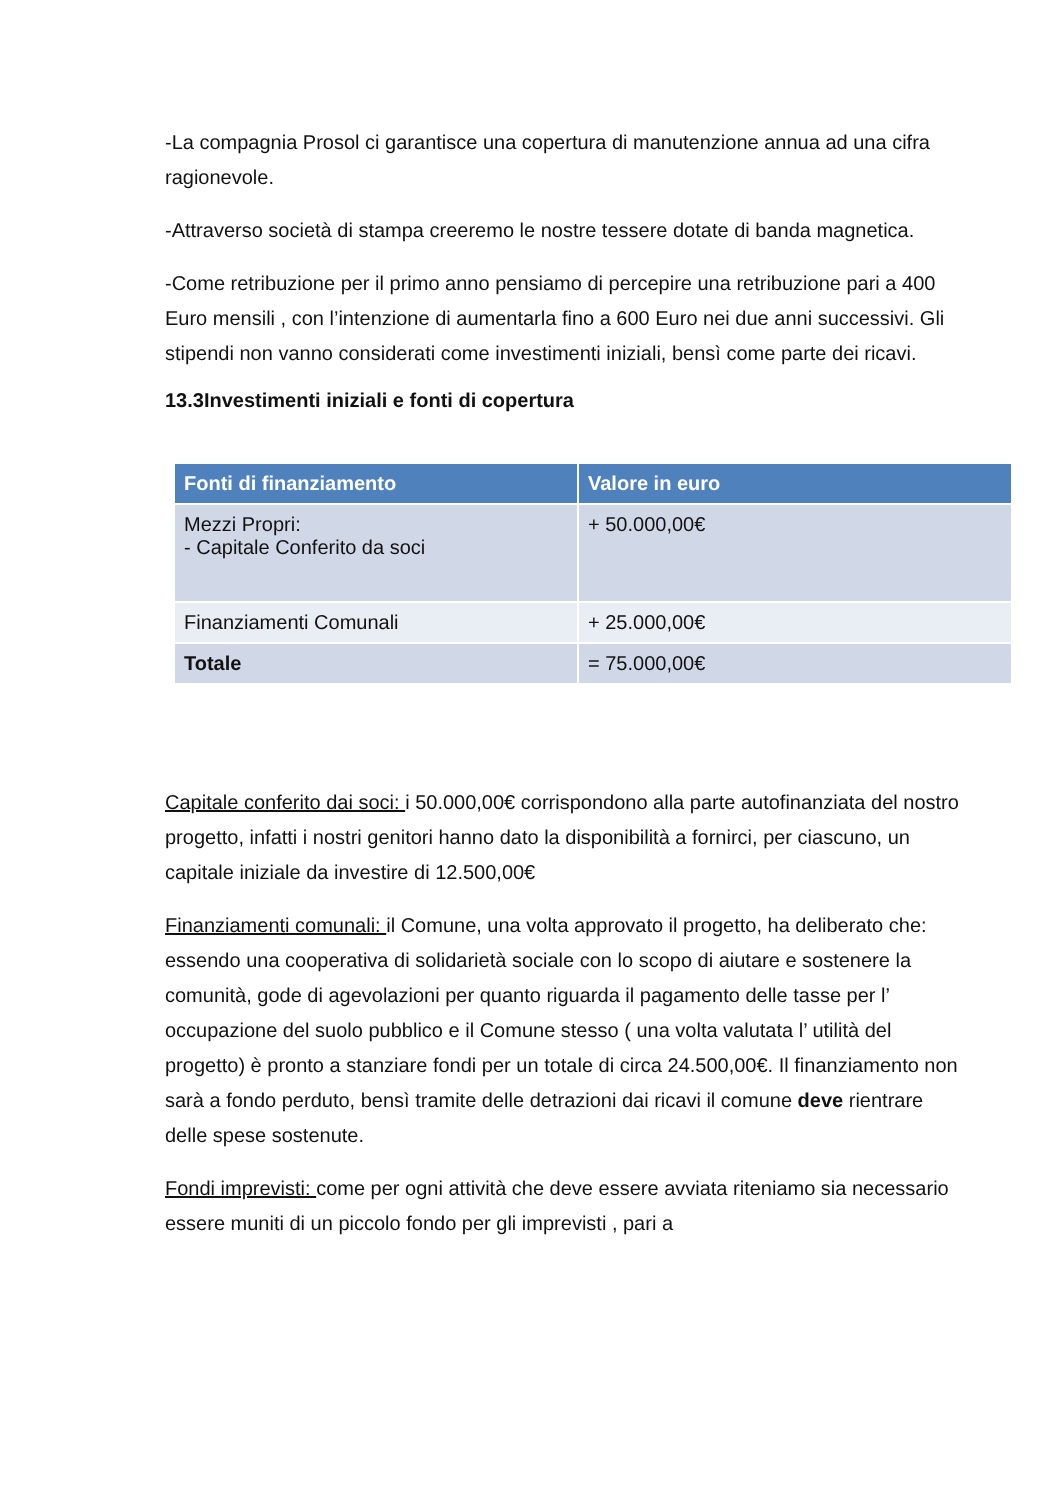-La compagnia Prosol ci garantisce una copertura di manutenzione annua ad una cifra ragionevole.
-Attraverso società di stampa creeremo le nostre tessere dotate di banda magnetica.
-Come retribuzione per il primo anno pensiamo di percepire una retribuzione pari a 400 Euro mensili , con l’intenzione di aumentarla fino a 600 Euro nei due anni successivi. Gli stipendi non vanno considerati come investimenti iniziali, bensì come parte dei ricavi.
13.3Investimenti iniziali e fonti di copertura
| Fonti di finanziamento | Valore in euro |
| --- | --- |
| Mezzi Propri: - Capitale Conferito da soci | + 50.000,00€ |
| Finanziamenti Comunali | + 25.000,00€ |
| Totale | = 75.000,00€ |
Capitale conferito dai soci: i 50.000,00€ corrispondono alla parte autofinanziata del nostro progetto, infatti i nostri genitori hanno dato la disponibilità a fornirci, per ciascuno, un capitale iniziale da investire di 12.500,00€
Finanziamenti comunali: il Comune, una volta approvato il progetto, ha deliberato che: essendo una cooperativa di solidarietà sociale con lo scopo di aiutare e sostenere la comunità, gode di agevolazioni per quanto riguarda il pagamento delle tasse per l’ occupazione del suolo pubblico e il Comune stesso ( una volta valutata l’ utilità del progetto) è pronto a stanziare fondi per un totale di circa 24.500,00€. Il finanziamento non sarà a fondo perduto, bensì tramite delle detrazioni dai ricavi il comune deve rientrare delle spese sostenute.
Fondi imprevisti: come per ogni attività che deve essere avviata riteniamo sia necessario essere muniti di un piccolo fondo per gli imprevisti , pari a